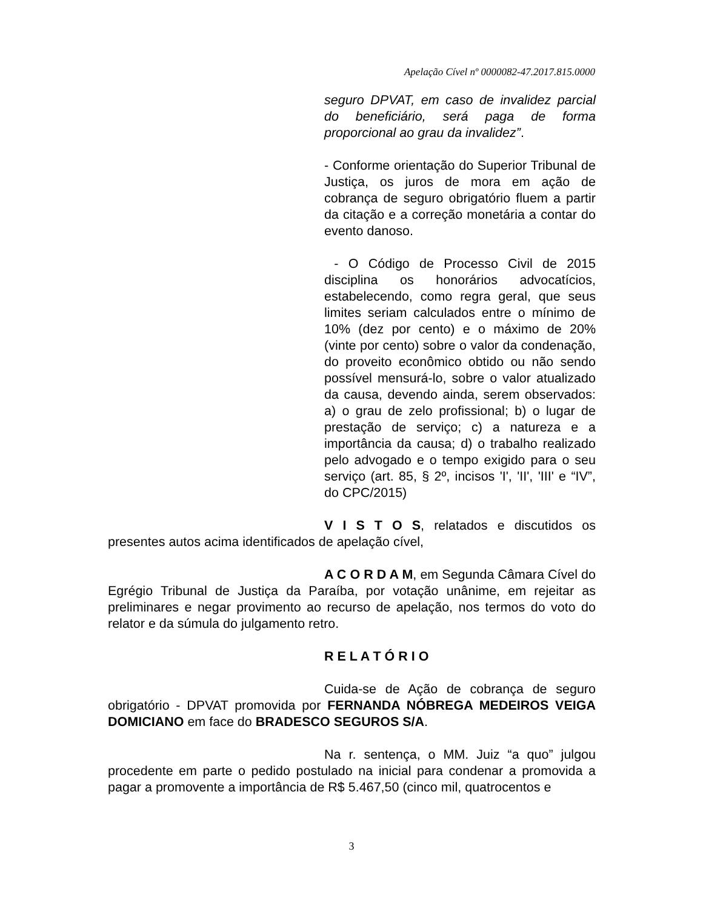Apelação Cível nº 0000082-47.2017.815.0000
seguro DPVAT, em caso de invalidez parcial do beneficiário, será paga de forma proporcional ao grau da invalidez”.
- Conforme orientação do Superior Tribunal de Justiça, os juros de mora em ação de cobrança de seguro obrigatório fluem a partir da citação e a correção monetária a contar do evento danoso.
- O Código de Processo Civil de 2015 disciplina os honorários advocatícios, estabelecendo, como regra geral, que seus limites seriam calculados entre o mínimo de 10% (dez por cento) e o máximo de 20% (vinte por cento) sobre o valor da condenação, do proveito econômico obtido ou não sendo possível mensurá-lo, sobre o valor atualizado da causa, devendo ainda, serem observados: a) o grau de zelo profissional; b) o lugar de prestação de serviço; c) a natureza e a importância da causa; d) o trabalho realizado pelo advogado e o tempo exigido para o seu serviço (art. 85, § 2º, incisos 'I', 'II', 'III' e “IV”, do CPC/2015)
V I S T O S, relatados e discutidos os presentes autos acima identificados de apelação cível,
A C O R D A M, em Segunda Câmara Cível do Egrégio Tribunal de Justiça da Paraíba, por votação unânime, em rejeitar as preliminares e negar provimento ao recurso de apelação, nos termos do voto do relator e da súmula do julgamento retro.
R E L A T Ó R I O
Cuida-se de Ação de cobrança de seguro obrigatório - DPVAT promovida por FERNANDA NÓBREGA MEDEIROS VEIGA DOMICIANO em face do BRADESCO SEGUROS S/A.
Na r. sentença, o MM. Juiz “a quo” julgou procedente em parte o pedido postulado na inicial para condenar a promovida a pagar a promovente a importância de R$ 5.467,50 (cinco mil, quatrocentos e
3